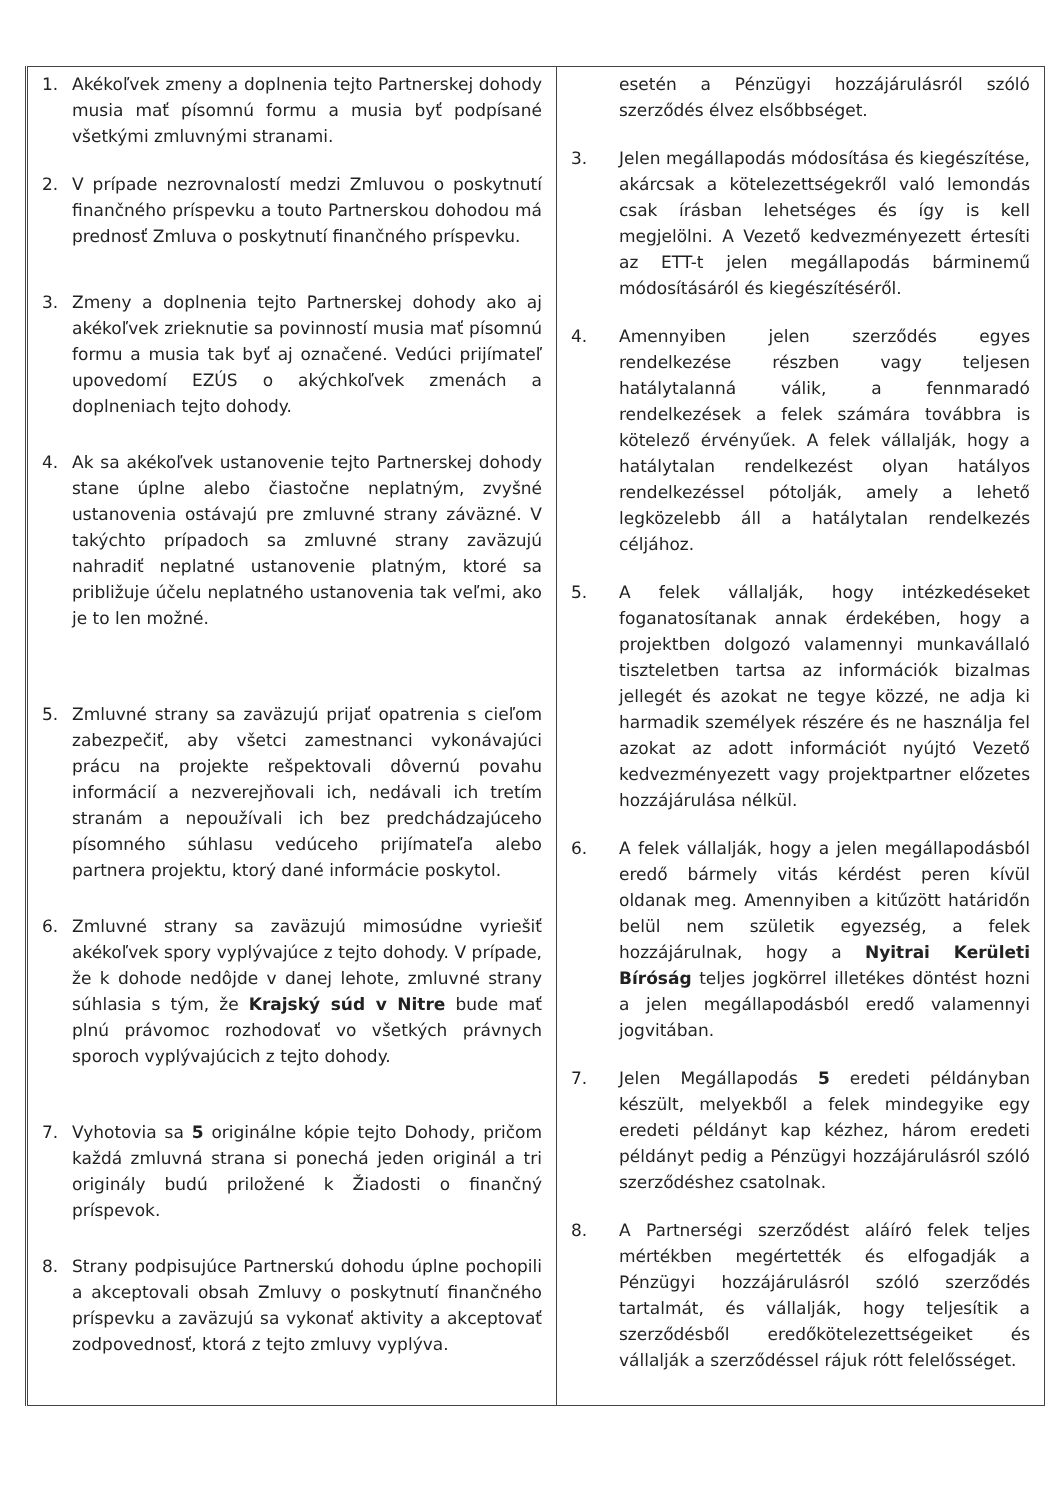| 1. Akékoľvek zmeny a doplnenia tejto Partnerskej dohody musia mať písomnú formu a musia byť podpísané všetkými zmluvnými stranami. 2. V prípade nezrovnalostí medzi Zmluvou o poskytnutí finančného príspevku a touto Partnerskou dohodou má prednosť Zmluva o poskytnutí finančného príspevku. 3. Zmeny a doplnenia tejto Partnerskej dohody ako aj akékoľvek zrieknutie sa povinností musia mať písomnú formu a musia tak byť aj označené. Vedúci prijímateľ upovedomí EZÚS o akýchkoľvek zmenách a doplneniach tejto dohody. 4. Ak sa akékoľvek ustanovenie tejto Partnerskej dohody stane úplne alebo čiastočne neplatným, zvyšné ustanovenia ostávajú pre zmluvné strany záväzné. V takýchto prípadoch sa zmluvné strany zaväzujú nahradiť neplatné ustanovenie platným, ktoré sa približuje účelu neplatného ustanovenia tak veľmi, ako je to len možné. 5. Zmluvné strany sa zaväzujú prijať opatrenia s cieľom zabezpečiť, aby všetci zamestnanci vykonávajúci prácu na projekte rešpektovali dôvernú povahu informácií a nezverejňovali ich, nedávali ich tretím stranám a nepoužívali ich bez predchádzajúceho písomného súhlasu vedúceho prijímateľa alebo partnera projektu, ktorý dané informácie poskytol. 6. Zmluvné strany sa zaväzujú mimosúdne vyriešiť akékoľvek spory vyplývajúce z tejto dohody. V prípade, že k dohode nedôjde v danej lehote, zmluvné strany súhlasia s tým, že Krajský súd v Nitre bude mať plnú právomoc rozhodovať vo všetkých právnych sporoch vyplývajúcich z tejto dohody. 7. Vyhotovia sa 5 originálne kópie tejto Dohody, pričom každá zmluvná strana si ponechá jeden originál a tri originály budú priložené k Žiadosti o finančný príspevok. 8. Strany podpisujúce Partnerskú dohodu úplne pochopili a akceptovali obsah Zmluvy o poskytnutí finančného príspevku a zaväzujú sa vykonať aktivity a akceptovať zodpovednosť, ktorá z tejto zmluvy vyplýva. | esetén a Pénzügyi hozzájárulásról szóló szerződés élvez elsőbbséget. 3. Jelen megállapodás módosítása és kiegészítése, akárcsak a kötelezettségekről való lemondás csak írásban lehetséges és így is kell megjelölni. A Vezető kedvezményezett értesíti az ETT-t jelen megállapodás bárminemű módosításáról és kiegészítéséről. 4. Amennyiben jelen szerződés egyes rendelkezése részben vagy teljesen hatálytalanná válik, a fennmaradó rendelkezések a felek számára továbbra is kötelező érvényűek. A felek vállalják, hogy a hatálytalan rendelkezést olyan hatályos rendelkezéssel pótolják, amely a lehető legközelebb áll a hatálytalan rendelkezés céljához. 5. A felek vállalják, hogy intézkedéseket foganatosítanak annak érdekében, hogy a projektben dolgozó valamennyi munkavállaló tiszteletben tartsa az információk bizalmas jellegét és azokat ne tegye közzé, ne adja ki harmadik személyek részére és ne használja fel azokat az adott információt nyújtó Vezető kedvezményezett vagy projektpartner előzetes hozzájárulása nélkül. 6. A felek vállalják, hogy a jelen megállapodásból eredő bármely vitás kérdést peren kívül oldanak meg. Amennyiben a kitűzött határidőn belül nem születik egyezség, a felek hozzájárulnak, hogy a Nyitrai Kerületi Bíróság teljes jogkörrel illetékes döntést hozni a jelen megállapodásból eredő valamennyi jogvitában. 7. Jelen Megállapodás 5 eredeti példányban készült, melyekből a felek mindegyike egy eredeti példányt kap kézhez, három eredeti példányt pedig a Pénzügyi hozzájárulásról szóló szerződéshez csatolnak. 8. A Partnerségi szerződést aláíró felek teljes mértékben megértették és elfogadják a Pénzügyi hozzájárulásról szóló szerződés tartalmát, és vállalják, hogy teljesítik a szerződésből eredőkötelezettségeiket és vállalják a szerződéssel rájuk rótt felelősséget. |